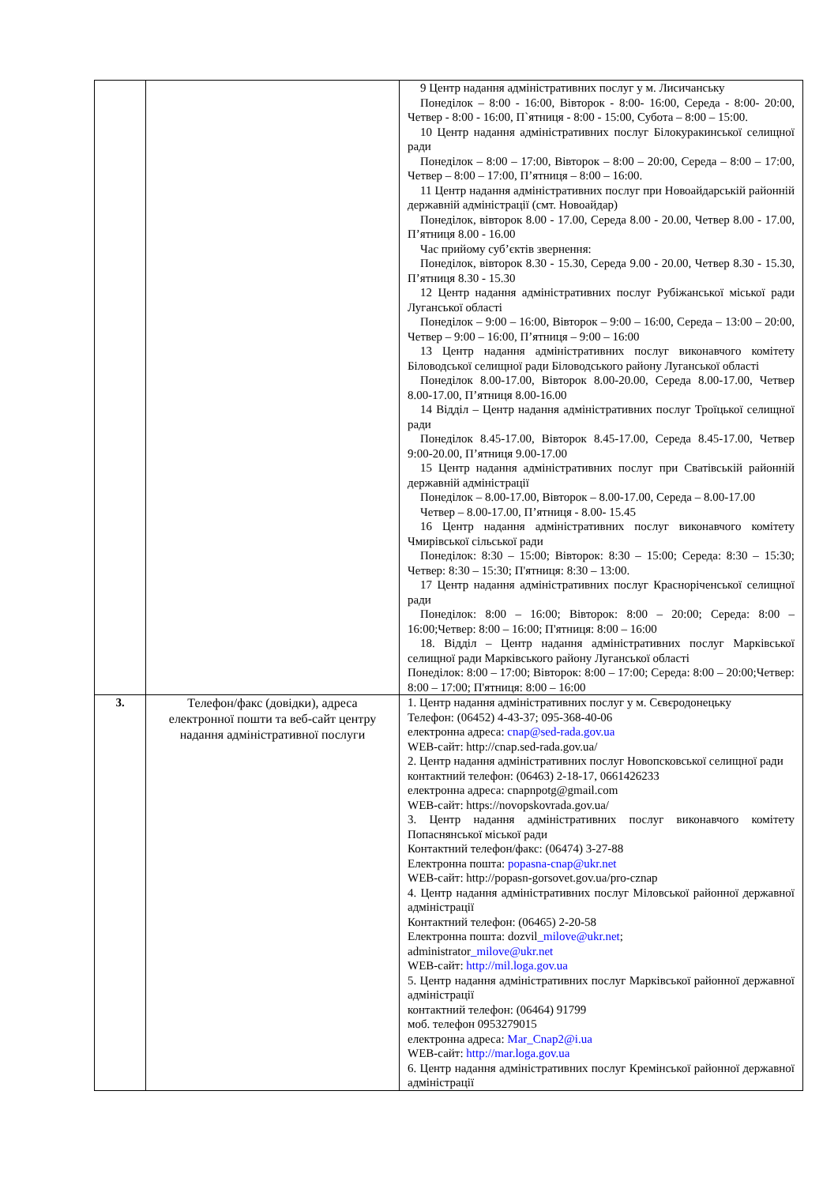| | | 9 Центр надання адміністративних послуг у м. Лисичанську Понеділок – 8:00 - 16:00, Вівторок - 8:00- 16:00, Середа - 8:00- 20:00, Четвер - 8:00 - 16:00, П`ятниця - 8:00 - 15:00, Субота – 8:00 – 15:00. 10 Центр надання адміністративних послуг Білокуракинської селищної ради Понеділок – 8:00 – 17:00, Вівторок – 8:00 – 20:00, Середа – 8:00 – 17:00, Четвер – 8:00 – 17:00, П’ятниця – 8:00 – 16:00. 11 Центр надання адміністративних послуг при Новоайдарській районній державній адміністрації (смт. Новоайдар) Понеділок, вівторок 8.00 - 17.00, Середа 8.00 - 20.00, Четвер 8.00 - 17.00, П’ятниця 8.00 - 16.00 Час прийому суб’єктів звернення: Понеділок, вівторок 8.30 - 15.30, Середа 9.00 - 20.00, Четвер 8.30 - 15.30, П’ятниця 8.30 - 15.30 12 Центр надання адміністративних послуг Рубіжанської міської ради Луганської області Понеділок – 9:00 – 16:00, Вівторок – 9:00 – 16:00, Середа – 13:00 – 20:00, Четвер – 9:00 – 16:00, П’ятниця – 9:00 – 16:00 13 Центр надання адміністративних послуг виконавчого комітету Біловодської селищної ради Біловодського району Луганської області Понеділок 8.00-17.00, Вівторок 8.00-20.00, Середа 8.00-17.00, Четвер 8.00-17.00, П’ятниця 8.00-16.00 14 Відділ – Центр надання адміністративних послуг Троїцької селищної ради Понеділок 8.45-17.00, Вівторок 8.45-17.00, Середа 8.45-17.00, Четвер 9:00-20.00, П’ятниця 9.00-17.00 15 Центр надання адміністративних послуг при Сватівській районній державній адміністрації Понеділок – 8.00-17.00, Вівторок – 8.00-17.00, Середа – 8.00-17.00 Четвер – 8.00-17.00, П’ятниця - 8.00- 15.45 16 Центр надання адміністративних послуг виконавчого комітету Чмирівської сільської ради Понеділок: 8:30 – 15:00; Вівторок: 8:30 – 15:00; Середа: 8:30 – 15:30; Четвер: 8:30 – 15:30; П'ятниця: 8:30 – 13:00. 17 Центр надання адміністративних послуг Красноріченської селищної ради Понеділок: 8:00 – 16:00; Вівторок: 8:00 – 20:00; Середа: 8:00 – 16:00;Четвер: 8:00 – 16:00; П'ятниця: 8:00 – 16:00 18. Відділ – Центр надання адміністративних послуг Марківської селищної ради Марківського району Луганської області Понеділок: 8:00 – 17:00; Вівторок: 8:00 – 17:00; Середа: 8:00 – 20:00;Четвер: 8:00 – 17:00; П'ятниця: 8:00 – 16:00 |
| 3. | Телефон/факс (довідки), адреса електронної пошти та веб-сайт центру надання адміністративної послуги | 1. Центр надання адміністративних послуг у м. Сєвєродонецьку Телефон: (06452) 4-43-37; 095-368-40-06 електронна адреса: cnap@sed-rada.gov.ua WEB-сайт: http://cnap.sed-rada.gov.ua/ 2. Центр надання адміністративних послуг Новопсковської селищної ради контактний телефон: (06463) 2-18-17, 0661426233 електронна адреса: cnapnpotg@gmail.com WEB-сайт: https://novopskovrada.gov.ua/ 3. Центр надання адміністративних послуг виконавчого комітету Попаснянської міської ради Контактний телефон/факс: (06474) 3-27-88 Електронна пошта: popasna-cnap@ukr.net WEB-сайт: http://popasn-gorsovet.gov.ua/pro-cznap 4. Центр надання адміністративних послуг Міловської районної державної адміністрації Контактний телефон: (06465) 2-20-58 Електронна пошта: dozvil _milove@ukr.net ; administrator _milove@ukr.net WEB-сайт: http://mil.loga.gov.ua 5. Центр надання адміністративних послуг Марківської районної державної адміністрації контактний телефон: (06464) 91799 моб. телефон 0953279015 електронна адреса: Mar_Cnap2@i.ua WEB-сайт: http://mar.loga.gov.ua 6. Центр надання адміністративних послуг Кремінської районної державної адміністрації |